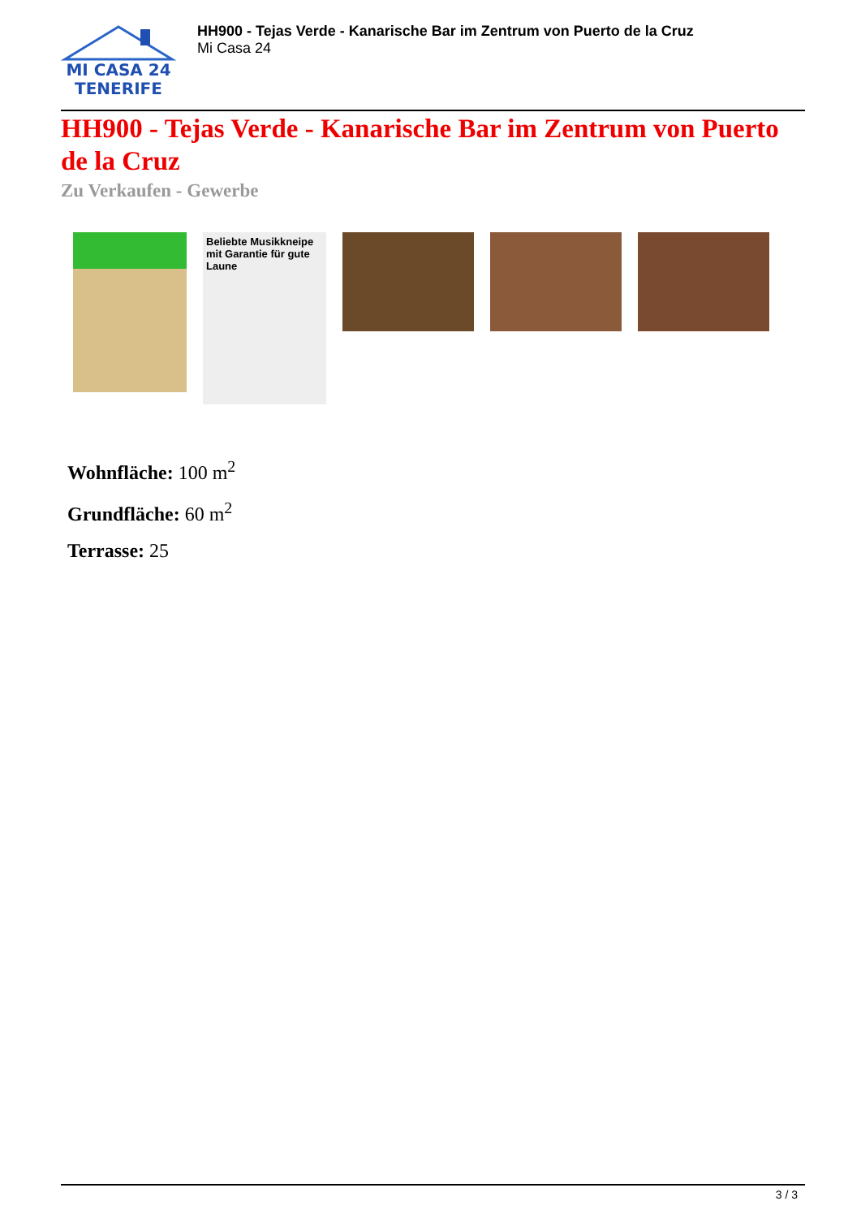MI CASA 24
TENERIFE
HH900 - Tejas Verde - Kanarische Bar im Zentrum von Puerto de la Cruz
Mi Casa 24
HH900 - Tejas Verde - Kanarische Bar im Zentrum von Puerto de la Cruz
Zu Verkaufen - Gewerbe
Beliebte Musikkneipe mit Garantie für gute Laune
Wohnfläche: 100 m<sup>2</sup>
Grundfläche: 60 m<sup>2</sup>
Terrasse: 25
3 / 3